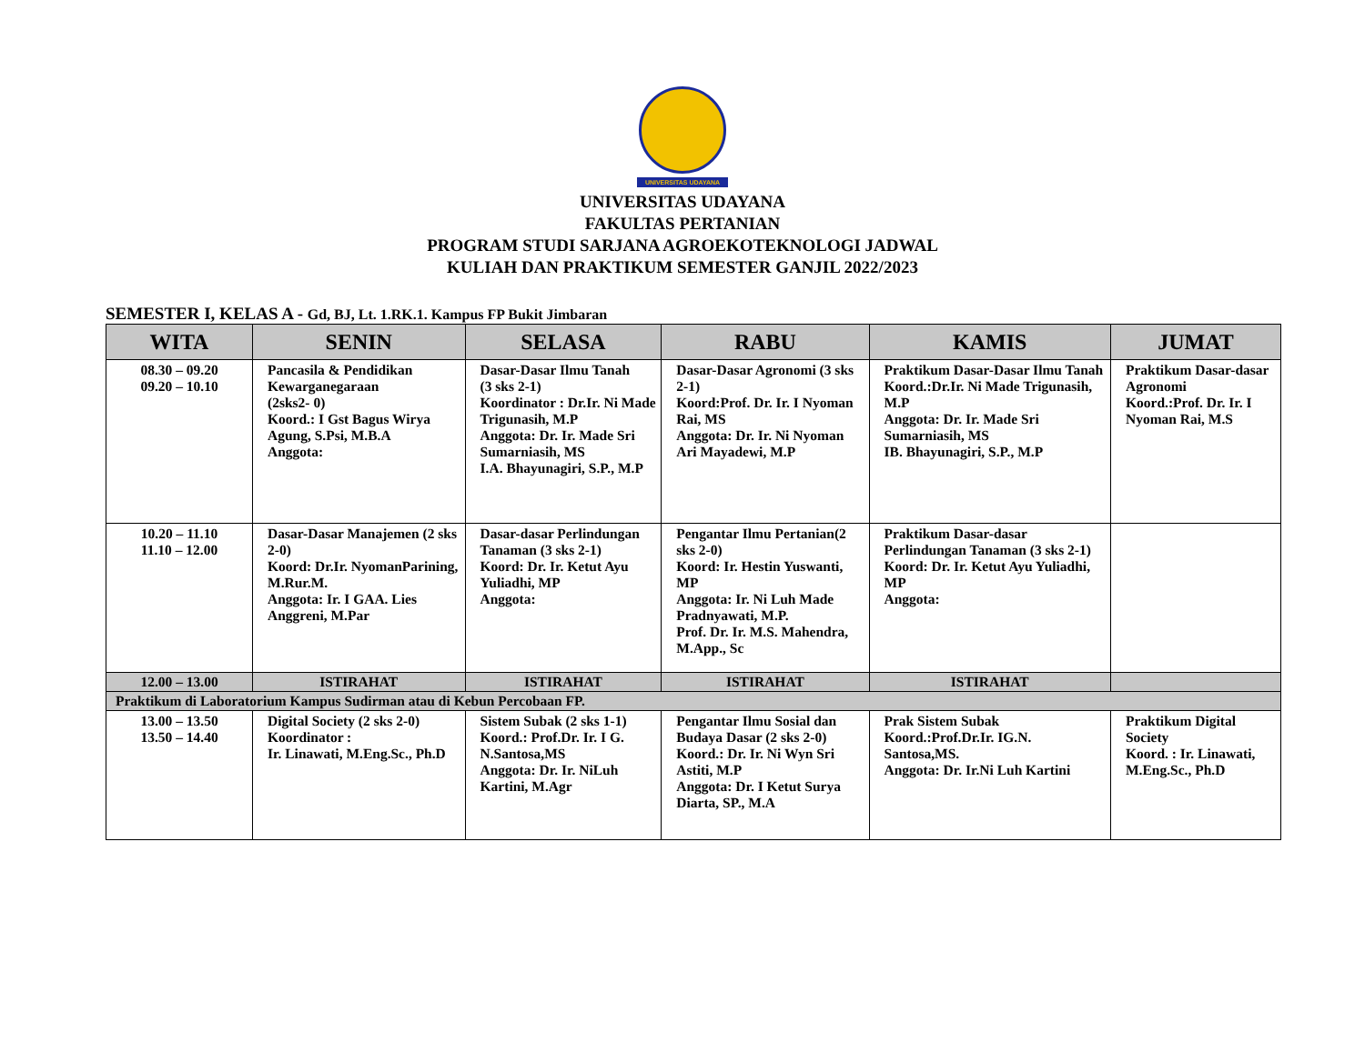UNIVERSITAS UDAYANA
UNIVERSITAS UDAYANA
FAKULTAS PERTANIAN
PROGRAM STUDI SARJANA AGROEKOTEKNOLOGI JADWAL
KULIAH DAN PRAKTIKUM SEMESTER GANJIL 2022/2023
SEMESTER I, KELAS A - Gd, BJ, Lt. 1.RK.1. Kampus FP Bukit Jimbaran
| WITA | SENIN | SELASA | RABU | KAMIS | JUMAT |
| --- | --- | --- | --- | --- | --- |
| 08.30 – 09.20 09.20 – 10.10 | Pancasila & Pendidikan Kewarganegaraan (2sks2- 0) Koord.: I Gst Bagus Wirya Agung, S.Psi, M.B.A Anggota: | Dasar-Dasar Ilmu Tanah (3 sks 2-1) Koordinator : Dr.Ir. Ni Made Trigunasih, M.P Anggota: Dr. Ir. Made Sri Sumarniasih, MS I.A. Bhayunagiri, S.P., M.P | Dasar-Dasar Agronomi (3 sks 2-1) Koord:Prof. Dr. Ir. I Nyoman Rai, MS Anggota: Dr. Ir. Ni Nyoman Ari Mayadewi, M.P | Praktikum Dasar-Dasar Ilmu Tanah Koord.:Dr.Ir. Ni Made Trigunasih, M.P Anggota: Dr. Ir. Made Sri Sumarniasih, MS IB. Bhayunagiri, S.P., M.P | Praktikum Dasar-dasar Agronomi Koord.:Prof. Dr. Ir. I Nyoman Rai, M.S |
| 10.20 – 11.10 11.10 – 12.00 | Dasar-Dasar Manajemen (2 sks 2-0) Koord: Dr.Ir. NyomanParining, M.Rur.M. Anggota: Ir. I GAA. Lies Anggreni, M.Par | Dasar-dasar Perlindungan Tanaman (3 sks 2-1) Koord: Dr. Ir. Ketut Ayu Yuliadhi, MP Anggota: | Pengantar Ilmu Pertanian(2 sks 2-0) Koord: Ir. Hestin Yuswanti, MP Anggota: Ir. Ni Luh Made Pradnyawati, M.P. Prof. Dr. Ir. M.S. Mahendra, M.App., Sc | Praktikum Dasar-dasar Perlindungan Tanaman (3 sks 2-1) Koord: Dr. Ir. Ketut Ayu Yuliadhi, MP Anggota: | |
| 12.00 – 13.00 | ISTIRAHAT | ISTIRAHAT | ISTIRAHAT | ISTIRAHAT | |
| Praktikum di Laboratorium Kampus Sudirman atau di Kebun Percobaan FP. | | | | | |
| 13.00 – 13.50 13.50 – 14.40 | Digital Society (2 sks 2-0) Koordinator : Ir. Linawati, M.Eng.Sc., Ph.D | Sistem Subak (2 sks 1-1) Koord.: Prof.Dr. Ir. I G. N.Santosa,MS Anggota: Dr. Ir. NiLuh Kartini, M.Agr | Pengantar Ilmu Sosial dan Budaya Dasar (2 sks 2-0) Koord.: Dr. Ir. Ni Wyn Sri Astiti, M.P Anggota: Dr. I Ketut Surya Diarta, SP., M.A | Prak Sistem Subak Koord.:Prof.Dr.Ir. IG.N. Santosa,MS. Anggota: Dr. Ir.Ni Luh Kartini | Praktikum Digital Society Koord. : Ir. Linawati, M.Eng.Sc., Ph.D |